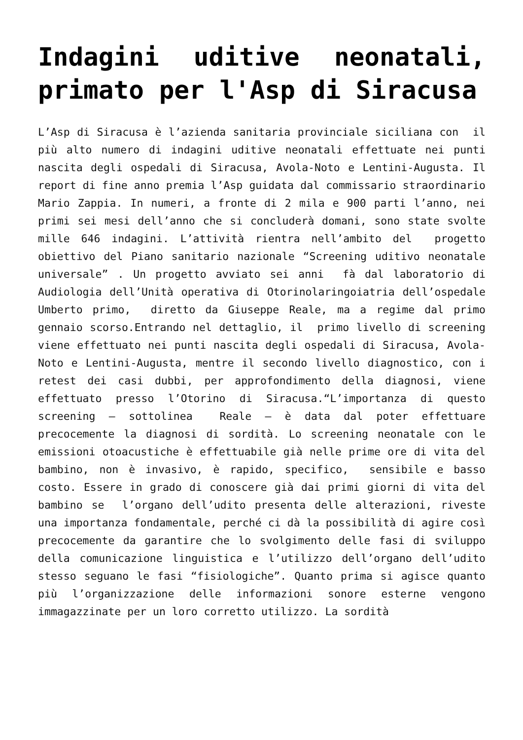Indagini uditive neonatali, primato per l'Asp di Siracusa
L’Asp di Siracusa è l’azienda sanitaria provinciale siciliana con il più alto numero di indagini uditive neonatali effettuate nei punti nascita degli ospedali di Siracusa, Avola-Noto e Lentini-Augusta. Il report di fine anno premia l’Asp guidata dal commissario straordinario Mario Zappia. In numeri, a fronte di 2 mila e 900 parti l’anno, nei primi sei mesi dell’anno che si concluderà domani, sono state svolte mille 646 indagini. L’attività rientra nell’ambito del progetto obiettivo del Piano sanitario nazionale “Screening uditivo neonatale universale” . Un progetto avviato sei anni fà dal laboratorio di Audiologia dell’Unità operativa di Otorinolaringoiatria dell’ospedale Umberto primo, diretto da Giuseppe Reale, ma a regime dal primo gennaio scorso.Entrando nel dettaglio, il primo livello di screening viene effettuato nei punti nascita degli ospedali di Siracusa, Avola-Noto e Lentini-Augusta, mentre il secondo livello diagnostico, con i retest dei casi dubbi, per approfondimento della diagnosi, viene effettuato presso l’Otorino di Siracusa.“L’importanza di questo screening – sottolinea Reale – è data dal poter effettuare precocemente la diagnosi di sordità. Lo screening neonatale con le emissioni otoacustiche è effettuabile già nelle prime ore di vita del bambino, non è invasivo, è rapido, specifico, sensibile e basso costo. Essere in grado di conoscere già dai primi giorni di vita del bambino se l’organo dell’udito presenta delle alterazioni, riveste una importanza fondamentale, perché ci dà la possibilità di agire così precocemente da garantire che lo svolgimento delle fasi di sviluppo della comunicazione linguistica e l’utilizzo dell’organo dell’udito stesso seguano le fasi “fisiologiche”. Quanto prima si agisce quanto più l’organizzazione delle informazioni sonore esterne vengono immagazzinate per un loro corretto utilizzo. La sordità